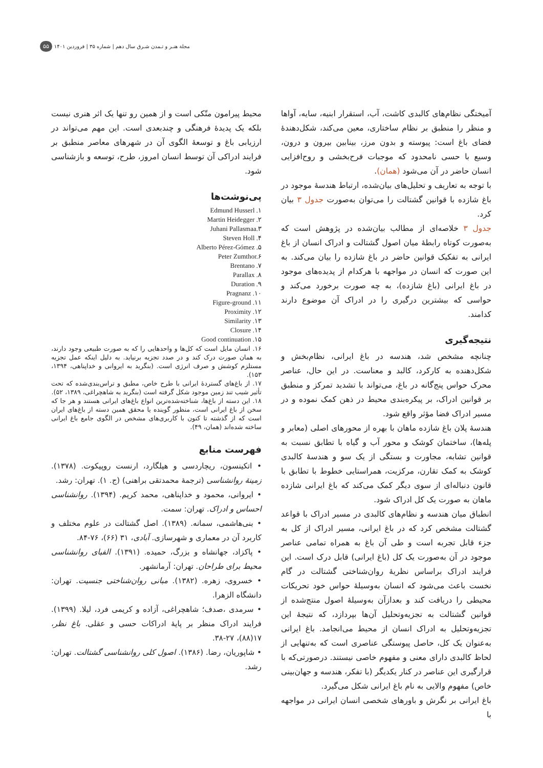مجلة هنـر و تـمدن شـرق سال دهم | شماره ۳۵ | فروردین ۱۴۰۱ ۵۵
آمیختگی نظام‌های کالبدی کاشت، آب، استقرار ابنیه، سایه، آواها و منظر را منطبق بر نظام ساختاری، معین می‌کند، شکل‌دهندۀ فضای باغ است: پیوسته و بدون مرز، بینابین بیرون و درون، وسیع با حسی نامحدود که موجبات فرح‌بخشی و روح‌افزایی انسان حاضر در آن می‌شود (همان).
با توجه به تعاریف و تحلیل‌های بیان‌شده، ارتباط هندسۀ موجود در باغ شازده با قوانین گشتالت را می‌توان به‌صورت جدول ۳ بیان کرد.
جدول ۳ خلاصه‌ای از مطالب بیان‌شده در پژوهش است که به‌صورت کوتاه رابطۀ میان اصول گشتالت و ادراک انسان از باغ ایرانی به تفکیک قوانین حاضر در باغ شازده را بیان می‌کند. به این صورت که انسان در مواجهه با هرکدام از پدیده‌های موجود در باغ ایرانی (باغ شازده)، به چه صورت برخورد می‌کند و حواسی که بیشترین درگیری را در ادراک آن موضوع دارند کدامند.
نتیجه‌گیری
چنانچه مشخص شد، هندسه در باغ ایرانی، نظام‌بخش و شکل‌دهنده به کارکرد، کالبد و معناست. در این حال، عناصر محرک حواس پنج‌گانه در باغ، می‌تواند با تشدید تمرکز و منطبق بر قوانین ادراک، بر پیکره‌بندی محیط در ذهن کمک نموده و در مسیر ادراک فضا مؤثر واقع شود.
هندسۀ پلان باغ شازده ماهان با بهره از محورهای اصلی (معابر و پله‌ها)، ساختمان کوشک و محور آب و گیاه با تطابق نسبت به قوانین تشابه، مجاورت و بستگی از یک سو و هندسۀ کالبدی کوشک به کمک تقارن، مرکزیت، همراستایی خطوط با تطابق با قانون دنباله‌ای از سوی دیگر کمک می‌کند که باغ ایرانی شازده ماهان به صورت یک کل ادراک شود.
انطباق میان هندسه و نظام‌های کالبدی در مسیر ادراک با قواعد گشتالت مشخص کرد که در باغ ایرانی، مسیر ادراک از کل به جزء قابل تجربه است و طی آن باغ به همراه تمامی عناصر موجود در آن به‌صورت یک کل (باغ ایرانی) قابل درک است. این فرایند ادراک براساس نظریۀ روان‌شناختی گشتالت در گام نخست باعث می‌شود که انسان به‌وسیلۀ حواس خود تحریکات محیطی را دریافت کند و بعدازآن به‌وسیلۀ اصول منتج‌شده از قوانین گشتالت به تجزیه‌وتحلیل آن‌ها بپردازد، که نتیجۀ این تجزیه‌وتحلیل به ادراک انسان از محیط می‌انجامد. باغ ایرانی به‌عنوان یک کل، حاصل پیوستگی عناصری است که به‌تنهایی از لحاظ کالبدی دارای معنی و مفهوم خاصی نیستند. درصورتی‌که با قرارگیری این عناصر در کنار یکدیگر (با تفکر، هندسه و جهان‌بینی خاص) مفهوم والایی به نام باغ ایرانی شکل می‌گیرد.
باغ ایرانی بر نگرش و باورهای شخصی انسان ایرانی در مواجهه با
محیط پیرامون متّکی است و از همین رو تنها یک اثر هنری نیست بلکه یک پدیدۀ فرهنگی و چندبعدی است. این مهم می‌تواند در ارزیابی باغ و توسعۀ الگوی آن در شهرهای معاصر منطبق بر فرایند ادراکی آن توسط انسان امروز، طرح، توسعه و بازشناسی شود.
پی‌نوشت‌ها
Edmund Husserl .۱
Martin Heidegger .۲
Juhani Pallasmaa.۳
Steven Holl .۴
Alberto Pérez-Gómez .۵
Peter Zumthor.۶
Brentano .۷
Parallax .۸
Duration .۹
Pragnanz .۱۰
Figure-ground .۱۱
Proximity .۱۲
Similarity .۱۳
Closure .۱۴
Good continuation .۱۵
۱۶. انسان مایل است که کل‌ها و واحدهایی را که به صورت طبیعی وجود دارند، به همان صورت درک کند و در صدد تجزیه برنیاید. به دلیل اینکه عمل تجزیه مستلزم کوشش و صرف انرژی است. (بنگرید به ایروانی و خداپناهی، ۱۳۹۴، ۱۵۳).
۱۷. از باغ‌های گستردۀ ایرانی با طرح خاص، مطبق و تراس‌بندی‌شده که تحت تأثیر شیب تند زمین موجود شکل گرفته است (بنگرید به شاهچراغی، ۱۳۸۹، ۵۲).
۱۸. این دسته از باغ‌ها، شناخته‌شده‌ترین انواع باغ‌های ایرانی هستند و هر جا که سخن از باغ ایرانی است، منظور گوینده یا محقق همین دسته از باغ‌های ایران است که از گذشته تا کنون با کاربری‌های مشخص در الگوی جامع باغ ایرانی ساخته شده‌اند (همان، ۴۹).
فهرست منابع
• اتکینسون، ریچاردسی و هیلگارد، ارنست روپیکوت. (۱۳۷۸). زمینۀ روانشناسی (ترجمۀ محمدتقی براهنی) (ج. ۱). تهران: رشد.
• ایروانی، محمود و خداپناهی، محمد کریم. (۱۳۹۴). روانشناسی احساس و ادراک. تهران: سمت.
• بنی‌هاشمی، سمانه. (۱۳۸۹). اصل گشتالت در علوم مختلف و کاربرد آن در معماری و شهرسازی. آبادی، ۳۱ (۶۶)، ۷۶-۸۴.
• پاکزاد، جهانشاه و بزرگ، حمیده. (۱۳۹۱). الفبای روانشناسی محیط برای طراحان. تهران: آرمانشهر.
• خسروی، زهره. (۱۳۸۲). مبانی روان‌شناختی جنسیت. تهران: دانشگاه الزهرا.
• سرمدی ،صدف؛ شاهچراغی، آزاده و کریمی فرد، لیلا. (۱۳۹۹). فرایند ادراک منظر بر پایۀ ادراکات حسی و عقلی. باغ نظر، ۱۷(۸۸)، ۲۷-۳۸.
• شاپوریان، رضا. (۱۳۸۶). اصول کلی روانشناسی گشتالت. تهران: رشد.